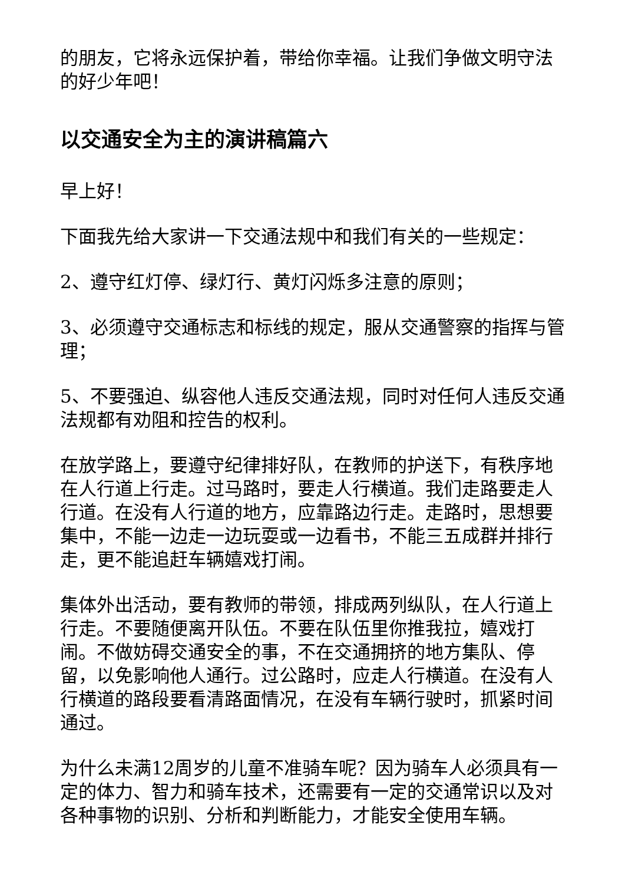的朋友，它将永远保护着，带给你幸福。让我们争做文明守法的好少年吧！
以交通安全为主的演讲稿篇六
早上好！
下面我先给大家讲一下交通法规中和我们有关的一些规定：
2、遵守红灯停、绿灯行、黄灯闪烁多注意的原则；
3、必须遵守交通标志和标线的规定，服从交通警察的指挥与管理；
5、不要强迫、纵容他人违反交通法规，同时对任何人违反交通法规都有劝阻和控告的权利。
在放学路上，要遵守纪律排好队，在教师的护送下，有秩序地在人行道上行走。过马路时，要走人行横道。我们走路要走人行道。在没有人行道的地方，应靠路边行走。走路时，思想要集中，不能一边走一边玩耍或一边看书，不能三五成群并排行走，更不能追赶车辆嬉戏打闹。
集体外出活动，要有教师的带领，排成两列纵队，在人行道上行走。不要随便离开队伍。不要在队伍里你推我拉，嬉戏打闹。不做妨碍交通安全的事，不在交通拥挤的地方集队、停留，以免影响他人通行。过公路时，应走人行横道。在没有人行横道的路段要看清路面情况，在没有车辆行驶时，抓紧时间通过。
为什么未满12周岁的儿童不准骑车呢？因为骑车人必须具有一定的体力、智力和骑车技术，还需要有一定的交通常识以及对各种事物的识别、分析和判断能力，才能安全使用车辆。